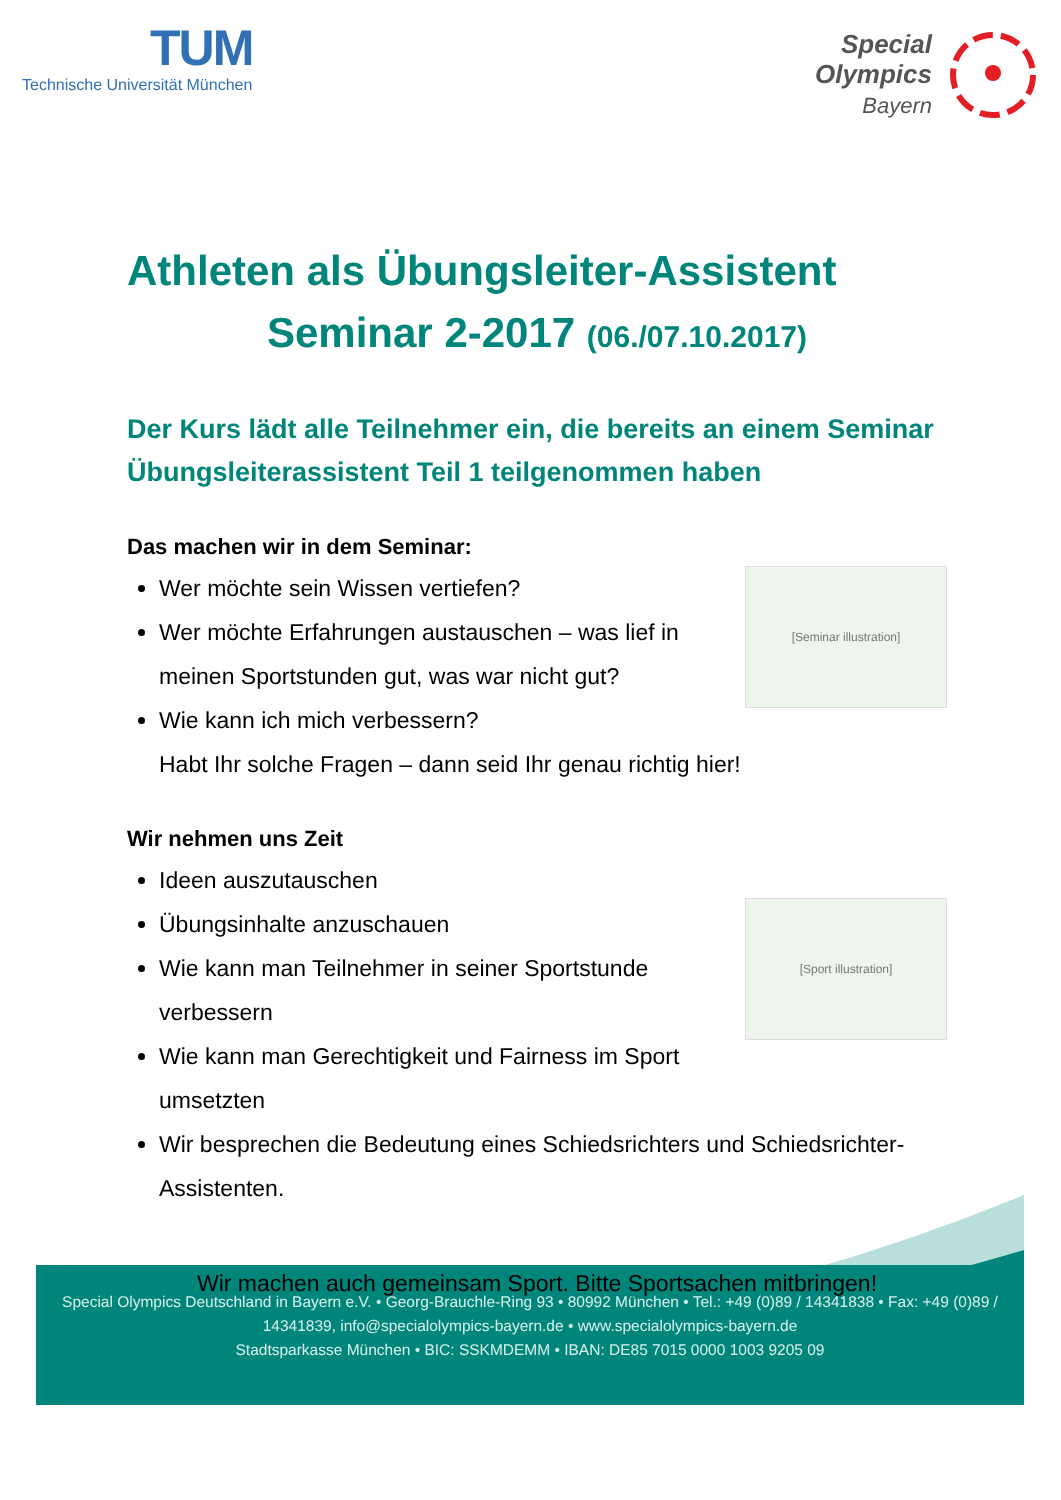TUM
Technische Universität München
Special
Olympics
Bayern
Athleten als Übungsleiter-Assistent
Seminar 2-2017 (06./07.10.2017)
Der Kurs lädt alle Teilnehmer ein, die bereits an einem Seminar Übungsleiterassistent Teil 1 teilgenommen haben
Das machen wir in dem Seminar:
[Seminar illustration]
Wer möchte sein Wissen vertiefen?
Wer möchte Erfahrungen austauschen – was lief in meinen Sportstunden gut, was war nicht gut?
Wie kann ich mich verbessern?
Habt Ihr solche Fragen – dann seid Ihr genau richtig hier!
Wir nehmen uns Zeit
[Sport illustration]
Ideen auszutauschen
Übungsinhalte anzuschauen
Wie kann man Teilnehmer in seiner Sportstunde verbessern
Wie kann man Gerechtigkeit und Fairness im Sport umsetzten
Wir besprechen die Bedeutung eines Schiedsrichters und Schiedsrichter-Assistenten.
Wir machen auch gemeinsam Sport. Bitte Sportsachen mitbringen!
Special Olympics Deutschland in Bayern e.V. • Georg-Brauchle-Ring 93 • 80992 München • Tel.: +49 (0)89 / 14341838 • Fax: +49 (0)89 / 14341839, info@specialolympics-bayern.de • www.specialolympics-bayern.de
Stadtsparkasse München • BIC: SSKMDEMM • IBAN: DE85 7015 0000 1003 9205 09